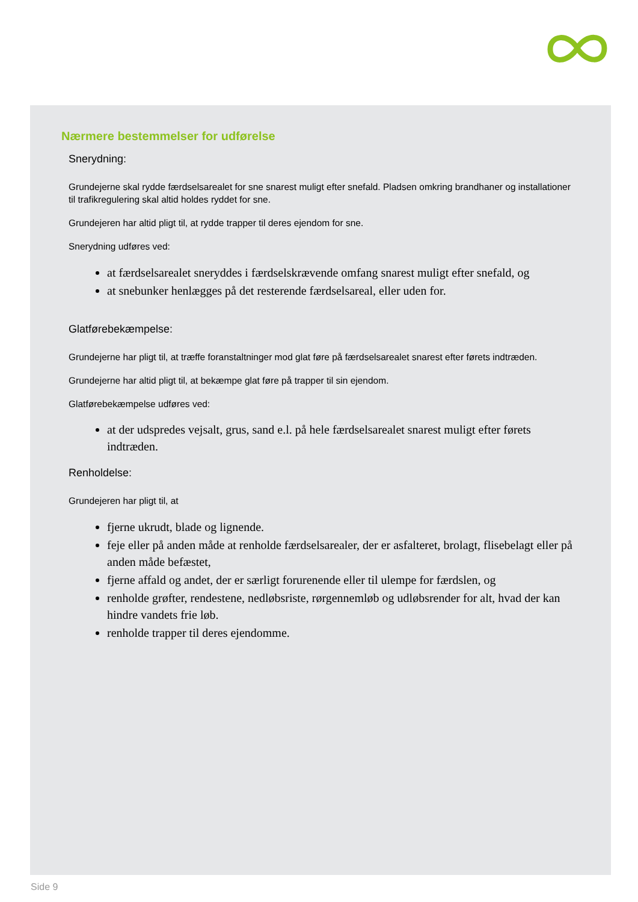Nærmere bestemmelser for udførelse
Snerydning:
Grundejerne skal rydde færdselsarealet for sne snarest muligt efter snefald. Pladsen omkring brandhaner og installationer til trafikregulering skal altid holdes ryddet for sne.
Grundejeren har altid pligt til, at rydde trapper til deres ejendom for sne.
Snerydning udføres ved:
at færdselsarealet sneryddes i færdselskrævende omfang snarest muligt efter snefald, og
at snebunker henlægges på det resterende færdselsareal, eller uden for.
Glatførebekæmpelse:
Grundejerne har pligt til, at træffe foranstaltninger mod glat føre på færdselsarealet snarest efter førets indtræden.
Grundejerne har altid pligt til, at bekæmpe glat føre på trapper til sin ejendom.
Glatførebekæmpelse udføres ved:
at der udspredes vejsalt, grus, sand e.l. på hele færdselsarealet snarest muligt efter førets indtræden.
Renholdelse:
Grundejeren har pligt til, at
fjerne ukrudt, blade og lignende.
feje eller på anden måde at renholde færdselsarealer, der er asfalteret, brolagt, flisebelagt eller på anden måde befæstet,
fjerne affald og andet, der er særligt forurenende eller til ulempe for færdslen, og
renholde grøfter, rendestene, nedløbsriste, rørgennemløb og udløbsrender for alt, hvad der kan hindre vandets frie løb.
renholde trapper til deres ejendomme.
Side 9